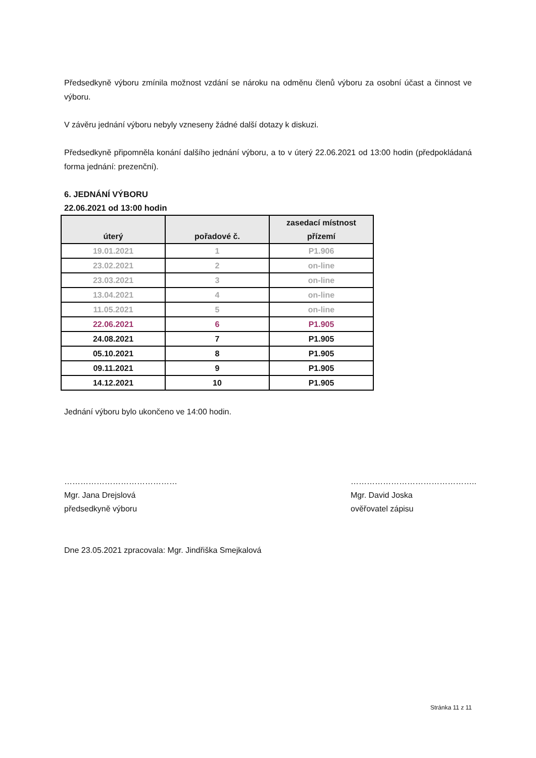Předsedkyně výboru zmínila možnost vzdání se nároku na odměnu členů výboru za osobní účast a činnost ve výboru.
V závěru jednání výboru nebyly vzneseny žádné další dotazy k diskuzi.
Předsedkyně připomněla konání dalšího jednání výboru, a to v úterý 22.06.2021 od 13:00 hodin (předpokládaná forma jednání: prezenční).
6. JEDNÁNÍ VÝBORU
22.06.2021 od 13:00 hodin
| úterý | pořadové č. | zasedací místnost přízemí |
| --- | --- | --- |
| 19.01.2021 | 1 | P1.906 |
| 23.02.2021 | 2 | on-line |
| 23.03.2021 | 3 | on-line |
| 13.04.2021 | 4 | on-line |
| 11.05.2021 | 5 | on-line |
| 22.06.2021 | 6 | P1.905 |
| 24.08.2021 | 7 | P1.905 |
| 05.10.2021 | 8 | P1.905 |
| 09.11.2021 | 9 | P1.905 |
| 14.12.2021 | 10 | P1.905 |
Jednání výboru bylo ukončeno ve 14:00 hodin.
……………………………………
Mgr. Jana Drejslová
předsedkyně výboru
………………………………………..
Mgr. David Joska
ověřovatel zápisu
Dne 23.05.2021 zpracovala: Mgr. Jindřiška Smejkalová
Stránka 11 z 11